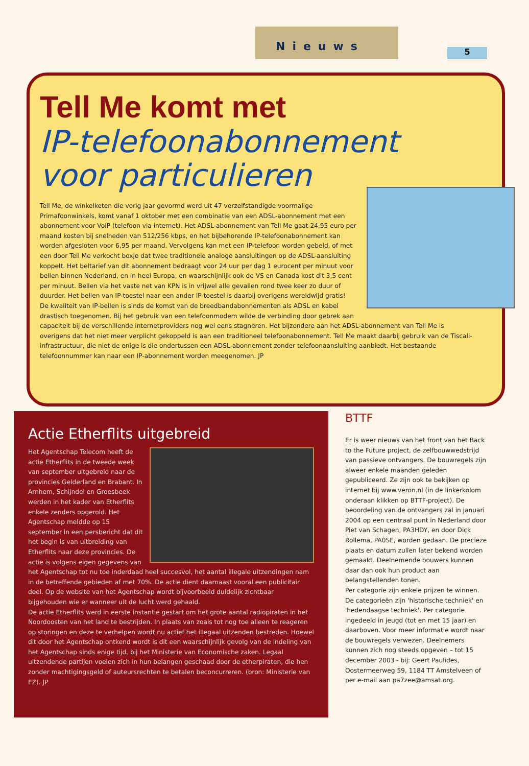Nieuws 5
Tell Me komt met
IP-telefoonabonnement
voor particulieren
Tell Me, de winkelketen die vorig jaar gevormd werd uit 47 verzelfstandigde voormalige Primafoonwinkels, komt vanaf 1 oktober met een combinatie van een ADSL-abonnement met een abonnement voor VoIP (telefoon via internet). Het ADSL-abonnement van Tell Me gaat 24,95 euro per maand kosten bij snelheden van 512/256 kbps, en het bijbehorende IP-telefoonabonnement kan worden afgesloten voor 6,95 per maand. Vervolgens kan met een IP-telefoon worden gebeld, of met een door Tell Me verkocht boxje dat twee traditionele analoge aansluitingen op de ADSL-aansluiting koppelt. Het beltarief van dit abonnement bedraagt voor 24 uur per dag 1 eurocent per minuut voor bellen binnen Nederland, en in heel Europa, en waarschijnlijk ook de VS en Canada kost dit 3,5 cent per minuut. Bellen via het vaste net van KPN is in vrijwel alle gevallen rond twee keer zo duur of duurder. Het bellen van IP-toestel naar een ander IP-toestel is daarbij overigens wereldwijd gratis!
De kwaliteit van IP-bellen is sinds de komst van de breedbandabonnementen als ADSL en kabel drastisch toegenomen. Bij het gebruik van een telefoonmodem wilde de verbinding door gebrek aan capaciteit bij de verschillende internetproviders nog wel eens stagneren. Het bijzondere aan het ADSL-abonnement van Tell Me is overigens dat het niet meer verplicht gekoppeld is aan een traditioneel telefoonabonnement. Tell Me maakt daarbij gebruik van de Tiscali-infrastructuur, die niet de enige is die ondertussen een ADSL-abonnement zonder telefoonaansluiting aanbiedt. Het bestaande telefoonnummer kan naar een IP-abonnement worden meegenomen. JP
Actie Etherflits uitgebreid
Het Agentschap Telecom heeft de actie Etherflits in de tweede week van september uitgebreid naar de provincies Gelderland en Brabant. In Arnhem, Schijndel en Groesbeek werden in het kader van Etherflits enkele zenders opgerold. Het Agentschap meldde op 15 september in een persbericht dat dit het begin is van uitbreiding van Etherflits naar deze provincies. De actie is volgens eigen gegevens van het Agentschap tot nu toe inderdaad heel succesvol, het aantal illegale uitzendingen nam in de betreffende gebieden af met 70%. De actie dient daarnaast vooral een publicitair doel. Op de website van het Agentschap wordt bijvoorbeeld duidelijk zichtbaar bijgehouden wie er wanneer uit de lucht werd gehaald.
De actie Etherflits werd in eerste instantie gestart om het grote aantal radiopiraten in het Noordoosten van het land te bestrijden. In plaats van zoals tot nog toe alleen te reageren op storingen en deze te verhelpen wordt nu actief het illegaal uitzenden bestreden. Hoewel dit door het Agentschap ontkend wordt is dit een waarschijnlijk gevolg van de indeling van het Agentschap sinds enige tijd, bij het Ministerie van Economische zaken. Legaal uitzendende partijen voelen zich in hun belangen geschaad door de etherpiraten, die hen zonder machtigingsgeld of auteursrechten te betalen beconcurreren. (bron: Ministerie van EZ). JP
BTTF
Er is weer nieuws van het front van het Back to the Future project, de zelfbouwwedstrijd van passieve ontvangers. De bouwregels zijn alweer enkele maanden geleden gepubliceerd. Ze zijn ook te bekijken op internet bij www.veron.nl (in de linkerkolom onderaan klikken op BTTF-project). De beoordeling van de ontvangers zal in januari 2004 op een centraal punt in Nederland door Piet van Schagen, PA3HDY, en door Dick Rollema, PA0SE, worden gedaan. De precieze plaats en datum zullen later bekend worden gemaakt. Deelnemende bouwers kunnen daar dan ook hun product aan belangstellenden tonen.
Per categorie zijn enkele prijzen te winnen. De categorieën zijn 'historische techniek' en 'hedendaagse techniek'. Per categorie ingedeeld in jeugd (tot en met 15 jaar) en daarboven. Voor meer informatie wordt naar de bouwregels verwezen. Deelnemers kunnen zich nog steeds opgeven – tot 15 december 2003 - bij: Geert Paulides, Oostermeerweg 59, 1184 TT Amstelveen of per e-mail aan pa7zee@amsat.org.